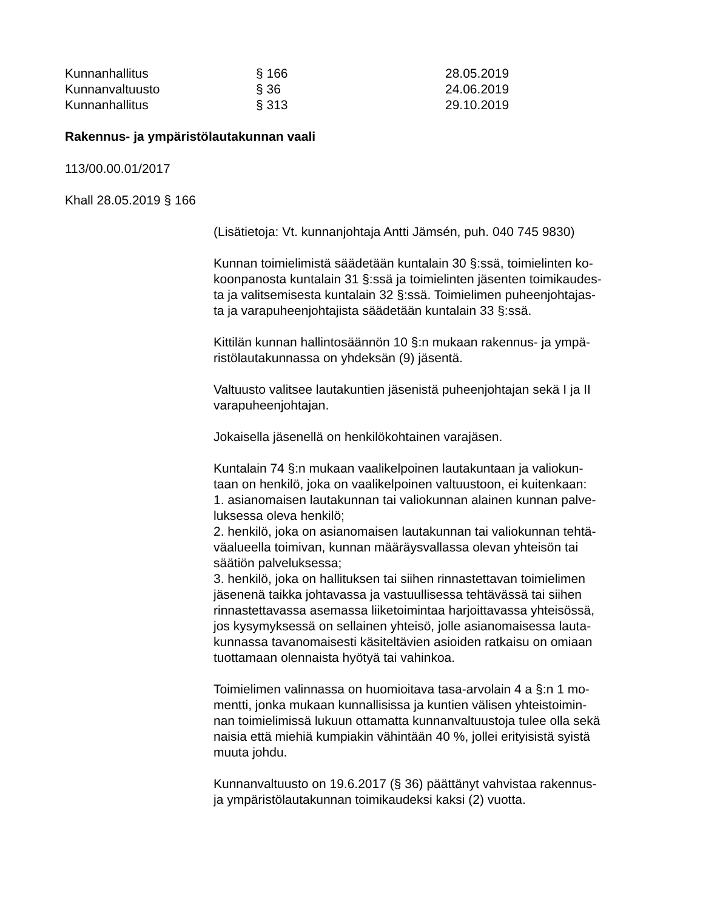| Kunnanhallitus | § 166 | 28.05.2019 |
| Kunnanvaltuusto | § 36 | 24.06.2019 |
| Kunnanhallitus | § 313 | 29.10.2019 |
Rakennus- ja ympäristölautakunnan vaali
113/00.00.01/2017
Khall 28.05.2019 § 166
(Lisätietoja: Vt. kunnanjohtaja Antti Jämsén, puh. 040 745 9830)
Kunnan toimielimistä säädetään kuntalain 30 §:ssä, toimielinten ko-
koonpanosta kuntalain 31 §:ssä ja toimielinten jäsenten toimikaudes-
ta ja valitsemisesta kuntalain 32 §:ssä. Toimielimen puheenjohtajas-
ta ja varapuheenjohtajista säädetään kuntalain 33 §:ssä.
Kittilän kunnan hallintosäännön 10 §:n mukaan rakennus- ja ympä-
ristölautakunnassa on yhdeksän (9) jäsentä.
Valtuusto valitsee lautakuntien jäsenistä puheenjohtajan sekä I ja II
varapuheenjohtajan.
Jokaisella jäsenellä on henkilökohtainen varajäsen.
Kuntalain 74 §:n mukaan vaalikelpoinen lautakuntaan ja valiokun-
taan on henkilö, joka on vaalikelpoinen valtuustoon, ei kuitenkaan:
1. asianomaisen lautakunnan tai valiokunnan alainen kunnan palve-
luksessa oleva henkilö;
2. henkilö, joka on asianomaisen lautakunnan tai valiokunnan tehtä-
väalueella toimivan, kunnan määräysvallassa olevan yhteisön tai
säätiön palveluksessa;
3. henkilö, joka on hallituksen tai siihen rinnastettavan toimielimen
jäsenenä taikka johtavassa ja vastuullisessa tehtävässä tai siihen
rinnastettavassa asemassa liiketoimintaa harjoittavassa yhteisössä,
jos kysymyksessä on sellainen yhteisö, jolle asianomaisessa lauta-
kunnassa tavanomaisesti käsiteltävien asioiden ratkaisu on omiaan
tuottamaan olennaista hyötyä tai vahinkoa.
Toimielimen valinnassa on huomioitava tasa-arvolain 4 a §:n 1 mo-
mentti, jonka mukaan kunnallisissa ja kuntien välisen yhteistoimin-
nan toimielimissä lukuun ottamatta kunnanvaltuustoja tulee olla sekä
naisia että miehiä kumpiakin vähintään 40 %, jollei erityisistä syistä
muuta johdu.
Kunnanvaltuusto on 19.6.2017 (§ 36) päättänyt vahvistaa rakennus-
ja ympäristölautakunnan toimikaudeksi kaksi (2) vuotta.